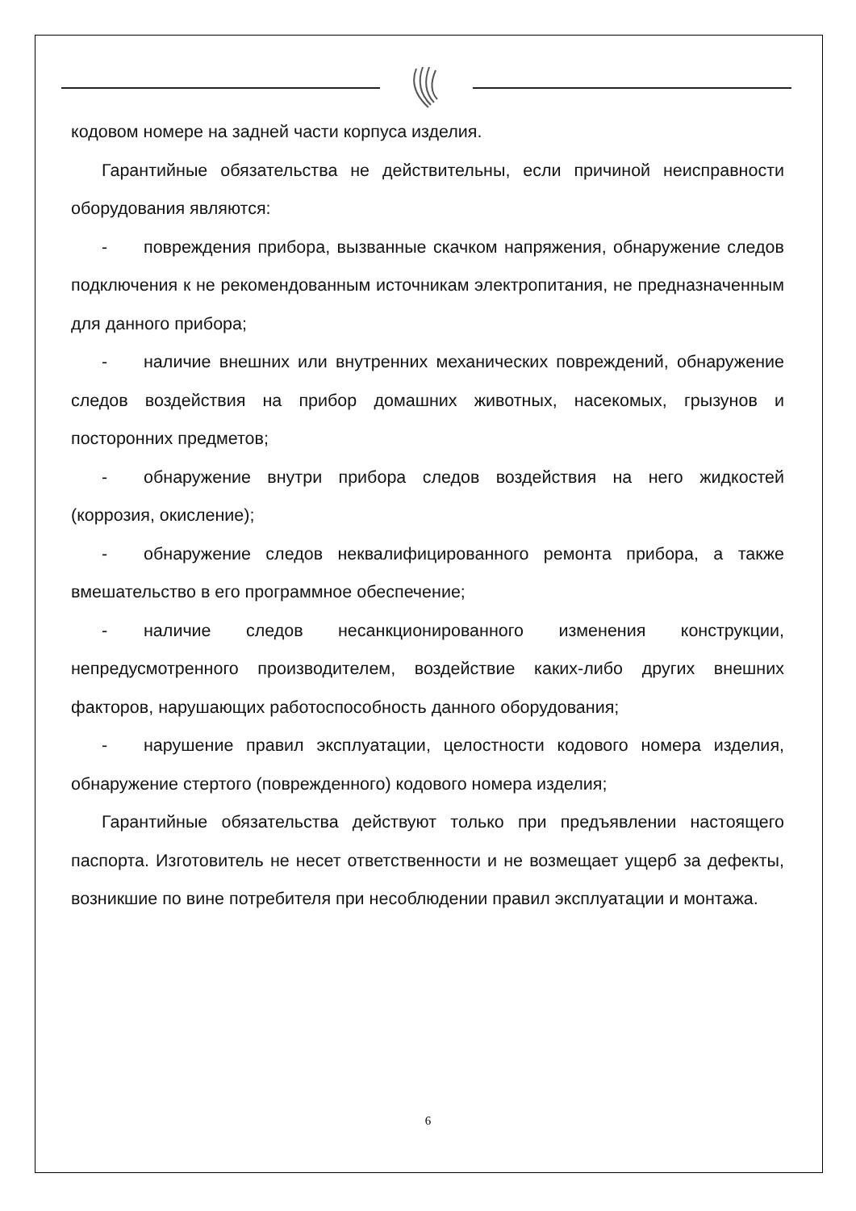кодовом номере на задней части корпуса изделия.
Гарантийные обязательства не действительны, если причиной неисправности оборудования являются:
- повреждения прибора, вызванные скачком напряжения, обнаружение следов подключения к не рекомендованным источникам электропитания, не предназначенным для данного прибора;
- наличие внешних или внутренних механических повреждений, обнаружение следов воздействия на прибор домашних животных, насекомых, грызунов и посторонних предметов;
- обнаружение внутри прибора следов воздействия на него жидкостей (коррозия, окисление);
- обнаружение следов неквалифицированного ремонта прибора, а также вмешательство в его программное обеспечение;
- наличие следов несанкционированного изменения конструкции, непредусмотренного производителем, воздействие каких-либо других внешних факторов, нарушающих работоспособность данного оборудования;
- нарушение правил эксплуатации, целостности кодового номера изделия, обнаружение стертого (поврежденного) кодового номера изделия;
Гарантийные обязательства действуют только при предъявлении настоящего паспорта. Изготовитель не несет ответственности и не возмещает ущерб за дефекты, возникшие по вине потребителя при несоблюдении правил эксплуатации и монтажа.
6